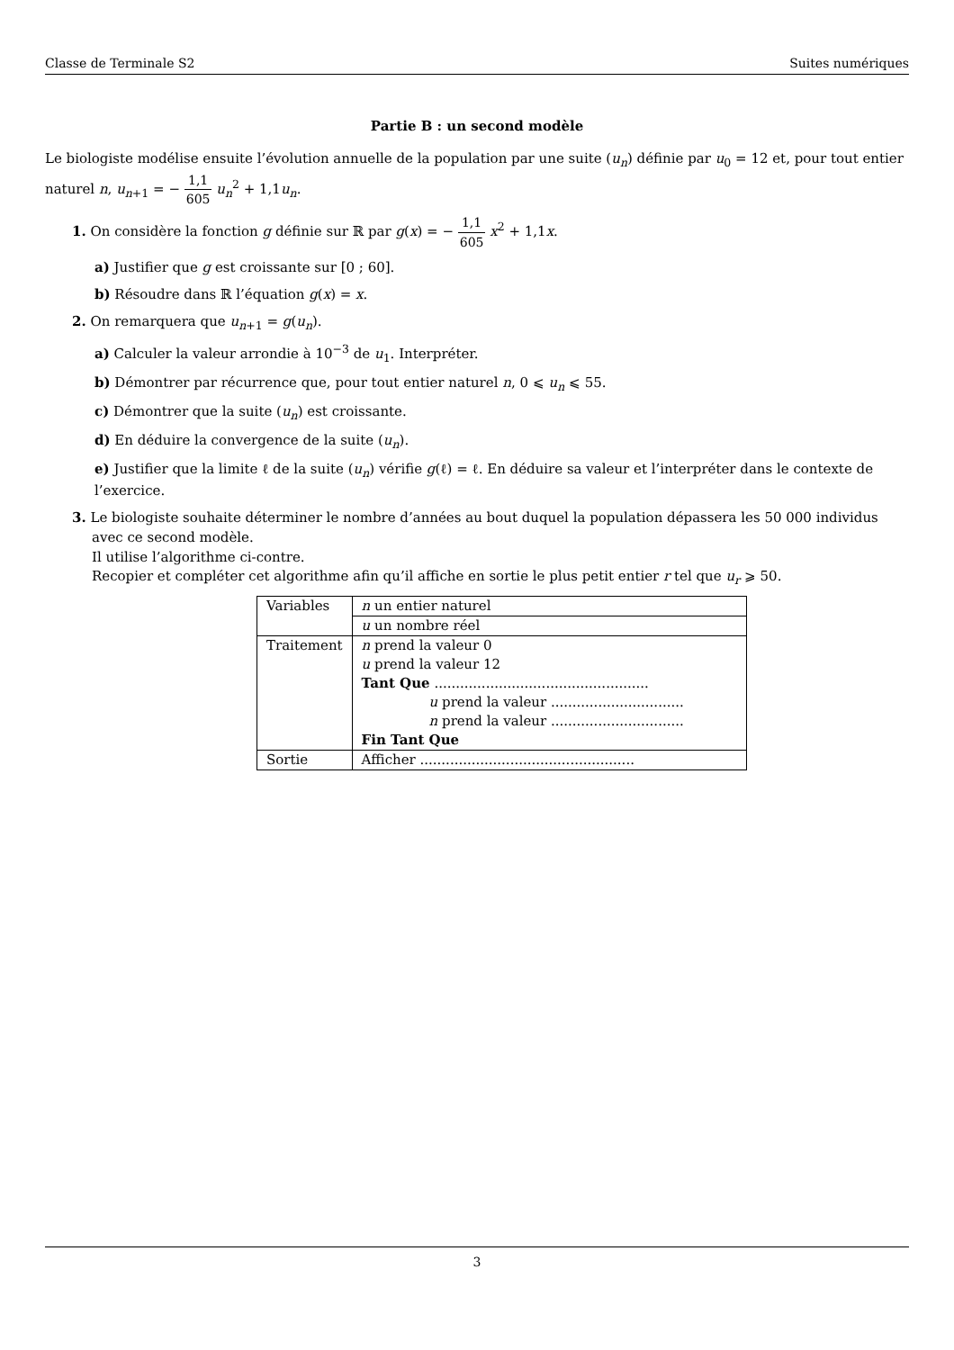Classe de Terminale S2 Suites numériques
Partie B : un second modèle
Le biologiste modélise ensuite l’évolution annuelle de la population par une suite (u<sub>n</sub>) définie par u<sub>0</sub> = 12 et, pour tout entier naturel n, u<sub>n+1</sub> = − 1,1 605 u<sub>n</sub><sup>2</sup> + 1,1u<sub>n</sub>.
1. On considère la fonction g définie sur ℝ par g(x) = − 1,1 605 x<sup>2</sup> + 1,1x.
a) Justifier que g est croissante sur [0 ; 60].
b) Résoudre dans ℝ l’équation g(x) = x.
2. On remarquera que u<sub>n+1</sub> = g(u<sub>n</sub>).
a) Calculer la valeur arrondie à 10<sup>−3</sup> de u<sub>1</sub>. Interpréter.
b) Démontrer par récurrence que, pour tout entier naturel n, 0 ⩽ u<sub>n</sub> ⩽ 55.
c) Démontrer que la suite (u<sub>n</sub>) est croissante.
d) En déduire la convergence de la suite (u<sub>n</sub>).
e) Justifier que la limite ℓ de la suite (u<sub>n</sub>) vérifie g(ℓ) = ℓ. En déduire sa valeur et l’interpréter dans le contexte de l’exercice.
3. Le biologiste souhaite déterminer le nombre d’années au bout duquel la population dépassera les 50 000 individus avec ce second modèle.
Il utilise l’algorithme ci-contre.
Recopier et compléter cet algorithme afin qu’il affiche en sortie le plus petit entier r tel que u<sub>r</sub> ⩾ 50.
| Variables | n un entier naturel |
| | u un nombre réel |
| Traitement | n prend la valeur 0 u prend la valeur 12 Tant Que .................................................. u prend la valeur ............................... n prend la valeur ............................... Fin Tant Que |
| Sortie | Afficher .................................................. |
3